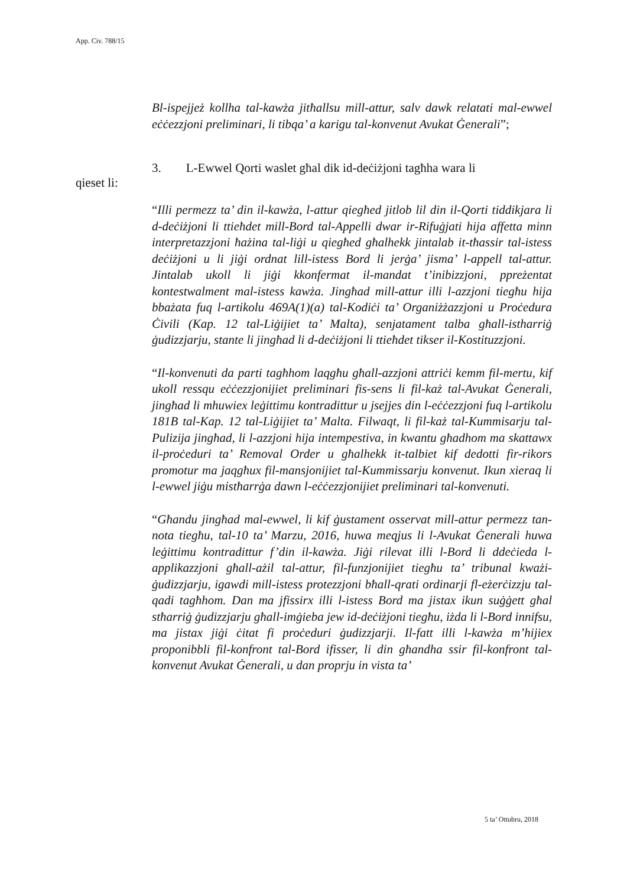App. Civ. 788/15
Bl-ispejjeż kollha tal-kawża jitħallsu mill-attur, salv dawk relatati mal-ewwel eċċezzjoni preliminari, li tibqa’ a karigu tal-konvenut Avukat Ġenerali”;
3. L-Ewwel Qorti waslet għal dik id-deċiżjoni tagħha wara li
qieset li:
“Illi permezz ta’ din il-kawża, l-attur qiegħed jitlob lil din il-Qorti tiddikjara li d-deċiżjoni li ttieħdet mill-Bord tal-Appelli dwar ir-Rifuġjati hija affetta minn interpretazzjoni ħażina tal-liġi u qiegħed għalhekk jintalab it-tħassir tal-istess deċiżjoni u li jiġi ordnat lill-istess Bord li jerġa’ jisma’ l-appell tal-attur. Jintalab ukoll li jiġi kkonfermat il-mandat t’inibizzjoni, ppreżentat kontestwalment mal-istess kawża. Jingħad mill-attur illi l-azzjoni tiegħu hija bbażata fuq l-artikolu 469A(1)(a) tal-Kodiċi ta’ Organiżżazzjoni u Proċedura Ċivili (Kap. 12 tal-Liġijiet ta’ Malta), senjatament talba għall-istharriġ ġudizzjarju, stante li jingħad li d-deċiżjoni li ttieħdet tikser il-Kostituzzjoni.
“Il-konvenuti da parti tagħhom laqgħu għall-azzjoni attriċi kemm fil-mertu, kif ukoll ressqu eċċezzjonijiet preliminari fis-sens li fil-każ tal-Avukat Ġenerali, jingħad li mhuwiex leġittimu kontradittur u jsejjes din l-eċċezzjoni fuq l-artikolu 181B tal-Kap. 12 tal-Liġijiet ta’ Malta. Filwaqt, li fil-każ tal-Kummisarju tal-Pulizija jingħad, li l-azzjoni hija intempestiva, in kwantu għadhom ma skattawx il-proċeduri ta’ Removal Order u għalhekk it-talbiet kif dedotti fir-rikors promotur ma jaqgħux fil-mansjonijiet tal-Kummissarju konvenut. Ikun xieraq li l-ewwel jiġu mistħarrġa dawn l-eċċezzjonijiet preliminari tal-konvenuti.
“Għandu jingħad mal-ewwel, li kif ġustament osservat mill-attur permezz tan-nota tiegħu, tal-10 ta’ Marzu, 2016, huwa meqjus li l-Avukat Ġenerali huwa leġittimu kontradittur f’din il-kawża. Jiġi rilevat illi l-Bord li ddeċieda l-applikazzjoni għall-ażil tal-attur, fil-funzjonijiet tiegħu ta’ tribunal kważi-ġudizzjarju, igawdi mill-istess protezzjoni bħall-qrati ordinarji fl-eżerċizzju tal-qadi tagħhom. Dan ma jfissirx illi l-istess Bord ma jistax ikun suġġett għal stħarriġ ġudizzjarju għall-imġieba jew id-deċiżjoni tiegħu, iżda li l-Bord innifsu, ma jistax jiġi ċitat fi proċeduri ġudizzjarji. Il-fatt illi l-kawża m’hijiex proponibbli fil-konfront tal-Bord ifisser, li din għandha ssir fil-konfront tal-konvenut Avukat Ġenerali, u dan proprju in vista ta’
5 ta’ Ottubru, 2018